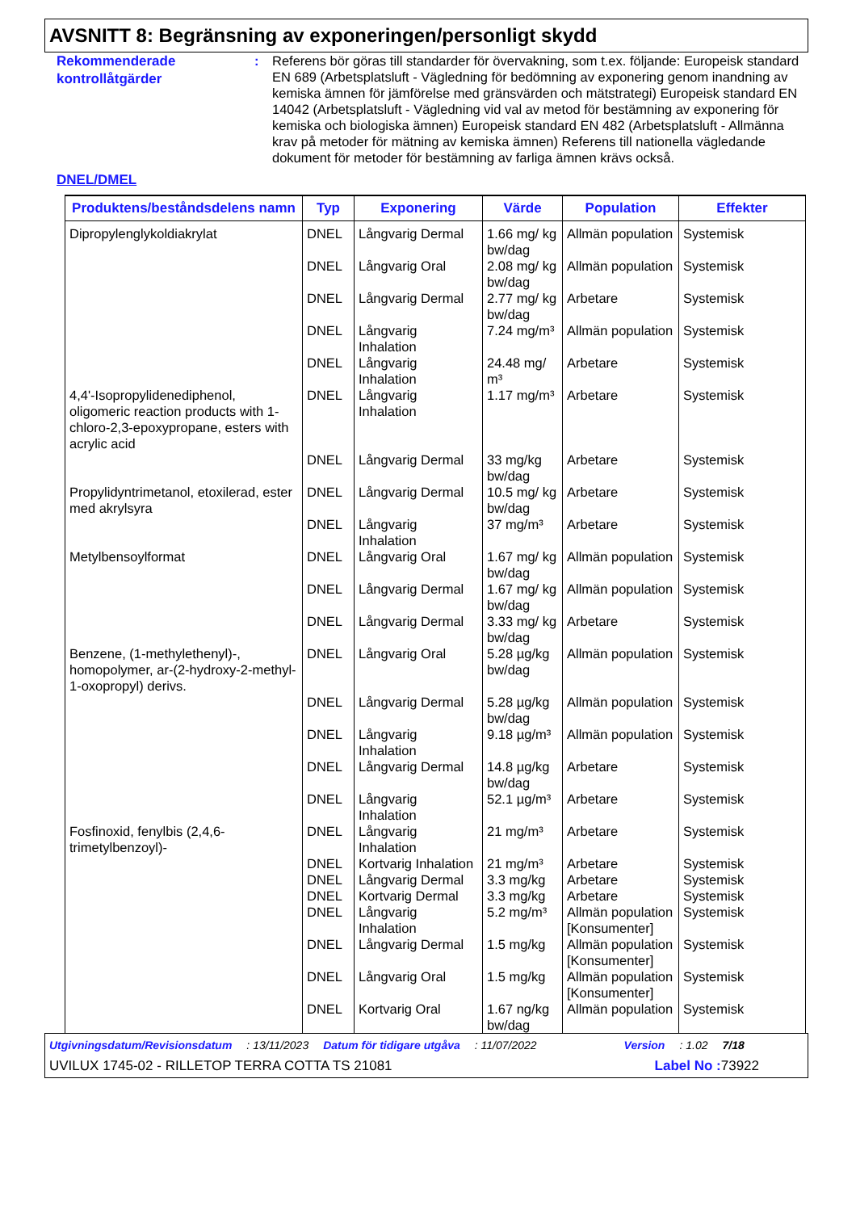AVSNITT 8: Begränsning av exponeringen/personligt skydd
Rekommenderade kontrollåtgärder
: Referens bör göras till standarder för övervakning, som t.ex. följande: Europeisk standard EN 689 (Arbetsplatsluft - Vägledning för bedömning av exponering genom inandning av kemiska ämnen för jämförelse med gränsvärden och mätstrategi) Europeisk standard EN 14042 (Arbetsplatsluft - Vägledning vid val av metod för bestämning av exponering för kemiska och biologiska ämnen) Europeisk standard EN 482 (Arbetsplatsluft - Allmänna krav på metoder för mätning av kemiska ämnen) Referens till nationella vägledande dokument för metoder för bestämning av farliga ämnen krävs också.
DNEL/DMEL
| Produktens/beståndsdelens namn | Typ | Exponering | Värde | Population | Effekter |
| --- | --- | --- | --- | --- | --- |
| Dipropylenglykoldiakrylat | DNEL | Långvarig Dermal | 1.66 mg/ kg bw/dag | Allmän population | Systemisk |
| | DNEL | Långvarig Oral | 2.08 mg/ kg bw/dag | Allmän population | Systemisk |
| | DNEL | Långvarig Dermal | 2.77 mg/ kg bw/dag | Arbetare | Systemisk |
| | DNEL | Långvarig Inhalation | 7.24 mg/m³ | Allmän population | Systemisk |
| | DNEL | Långvarig Inhalation | 24.48 mg/ m³ | Arbetare | Systemisk |
| 4,4'-Isopropylidenediphenol, oligomeric reaction products with 1-chloro-2,3-epoxypropane, esters with acrylic acid | DNEL | Långvarig Inhalation | 1.17 mg/m³ | Arbetare | Systemisk |
| | DNEL | Långvarig Dermal | 33 mg/kg bw/dag | Arbetare | Systemisk |
| Propylidyntrimetanol, etoxilerad, ester med akrylsyra | DNEL | Långvarig Dermal | 10.5 mg/ kg bw/dag | Arbetare | Systemisk |
| | DNEL | Långvarig Inhalation | 37 mg/m³ | Arbetare | Systemisk |
| Metylbensoylformat | DNEL | Långvarig Oral | 1.67 mg/ kg bw/dag | Allmän population | Systemisk |
| | DNEL | Långvarig Dermal | 1.67 mg/ kg bw/dag | Allmän population | Systemisk |
| | DNEL | Långvarig Dermal | 3.33 mg/ kg bw/dag | Arbetare | Systemisk |
| Benzene, (1-methylethenyl)-, homopolymer, ar-(2-hydroxy-2-methyl-1-oxopropyl) derivs. | DNEL | Långvarig Oral | 5.28 µg/kg bw/dag | Allmän population | Systemisk |
| | DNEL | Långvarig Dermal | 5.28 µg/kg bw/dag | Allmän population | Systemisk |
| | DNEL | Långvarig Inhalation | 9.18 µg/m³ | Allmän population | Systemisk |
| | DNEL | Långvarig Dermal | 14.8 µg/kg bw/dag | Arbetare | Systemisk |
| | DNEL | Långvarig Inhalation | 52.1 µg/m³ | Arbetare | Systemisk |
| Fosfinoxid, fenylbis (2,4,6-trimetylbenzoyl)- | DNEL | Långvarig Inhalation | 21 mg/m³ | Arbetare | Systemisk |
| | DNEL | Kortvarig Inhalation | 21 mg/m³ | Arbetare | Systemisk |
| | DNEL | Långvarig Dermal | 3.3 mg/kg | Arbetare | Systemisk |
| | DNEL | Kortvarig Dermal | 3.3 mg/kg | Arbetare | Systemisk |
| | DNEL | Långvarig Inhalation | 5.2 mg/m³ | Allmän population [Konsumenter] | Systemisk |
| | DNEL | Långvarig Dermal | 1.5 mg/kg | Allmän population [Konsumenter] | Systemisk |
| | DNEL | Långvarig Oral | 1.5 mg/kg | Allmän population [Konsumenter] | Systemisk |
| | DNEL | Kortvarig Oral | 1.67 ng/kg bw/dag | Allmän population | Systemisk |
Utgivningsdatum/Revisionsdatum: 13/11/2023 Datum för tidigare utgåva: 11/07/2022 Version: 1.02 7/18
UVILUX 1745-02 - RILLETOP TERRA COTTA TS 21081 Label No : 73922